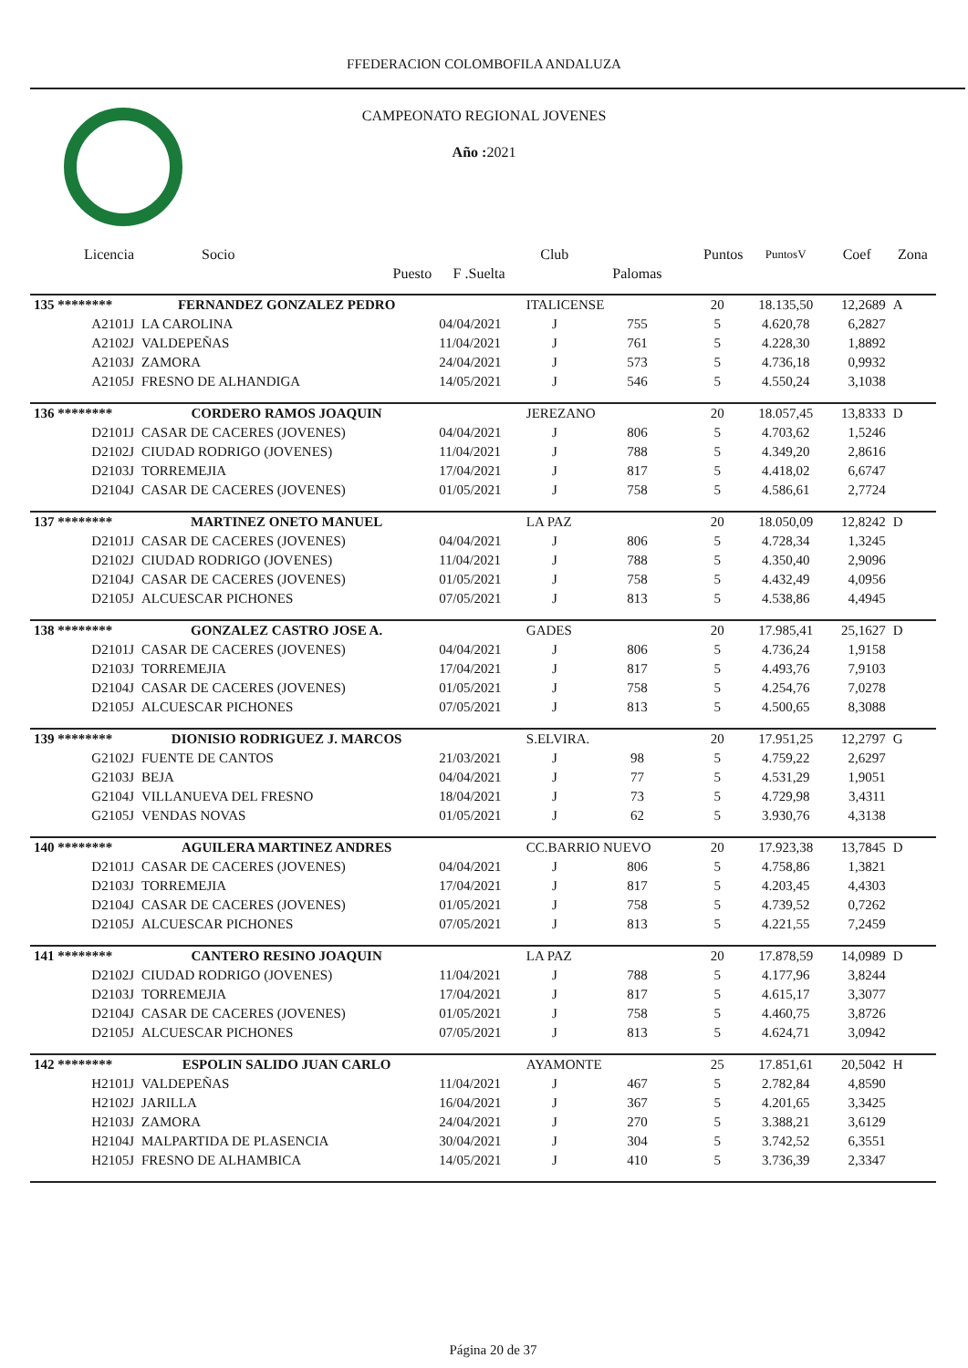FFEDERACION COLOMBOFILA ANDALUZA
CAMPEONATO REGIONAL JOVENES
Año : 2021
| Licencia | Socio | | Club | | Puntos | PuntosV | Coef | Zona |
| --- | --- | --- | --- | --- | --- | --- | --- | --- |
| | Puesto | F .Suelta | | Palomas | | | | |
| 135 ******** | FERNANDEZ GONZALEZ PEDRO | | ITALICENSE | | 20 | 18.135,50 | 12,2689 | A |
| A2101J | LA CAROLINA | 04/04/2021 | J | 755 | 5 | 4.620,78 | 6,2827 | |
| A2102J | VALDEPEÑAS | 11/04/2021 | J | 761 | 5 | 4.228,30 | 1,8892 | |
| A2103J | ZAMORA | 24/04/2021 | J | 573 | 5 | 4.736,18 | 0,9932 | |
| A2105J | FRESNO DE ALHANDIGA | 14/05/2021 | J | 546 | 5 | 4.550,24 | 3,1038 | |
| 136 ******** | CORDERO RAMOS JOAQUIN | | JEREZANO | | 20 | 18.057,45 | 13,8333 | D |
| D2101J | CASAR DE CACERES (JOVENES) | 04/04/2021 | J | 806 | 5 | 4.703,62 | 1,5246 | |
| D2102J | CIUDAD RODRIGO (JOVENES) | 11/04/2021 | J | 788 | 5 | 4.349,20 | 2,8616 | |
| D2103J | TORREMEJIA | 17/04/2021 | J | 817 | 5 | 4.418,02 | 6,6747 | |
| D2104J | CASAR DE CACERES (JOVENES) | 01/05/2021 | J | 758 | 5 | 4.586,61 | 2,7724 | |
| 137 ******** | MARTINEZ ONETO MANUEL | | LA PAZ | | 20 | 18.050,09 | 12,8242 | D |
| D2101J | CASAR DE CACERES (JOVENES) | 04/04/2021 | J | 806 | 5 | 4.728,34 | 1,3245 | |
| D2102J | CIUDAD RODRIGO (JOVENES) | 11/04/2021 | J | 788 | 5 | 4.350,40 | 2,9096 | |
| D2104J | CASAR DE CACERES (JOVENES) | 01/05/2021 | J | 758 | 5 | 4.432,49 | 4,0956 | |
| D2105J | ALCUESCAR PICHONES | 07/05/2021 | J | 813 | 5 | 4.538,86 | 4,4945 | |
| 138 ******** | GONZALEZ CASTRO JOSE A. | | GADES | | 20 | 17.985,41 | 25,1627 | D |
| D2101J | CASAR DE CACERES (JOVENES) | 04/04/2021 | J | 806 | 5 | 4.736,24 | 1,9158 | |
| D2103J | TORREMEJIA | 17/04/2021 | J | 817 | 5 | 4.493,76 | 7,9103 | |
| D2104J | CASAR DE CACERES (JOVENES) | 01/05/2021 | J | 758 | 5 | 4.254,76 | 7,0278 | |
| D2105J | ALCUESCAR PICHONES | 07/05/2021 | J | 813 | 5 | 4.500,65 | 8,3088 | |
| 139 ******** | DIONISIO RODRIGUEZ J. MARCOS | | S.ELVIRA. | | 20 | 17.951,25 | 12,2797 | G |
| G2102J | FUENTE DE CANTOS | 21/03/2021 | J | 98 | 5 | 4.759,22 | 2,6297 | |
| G2103J | BEJA | 04/04/2021 | J | 77 | 5 | 4.531,29 | 1,9051 | |
| G2104J | VILLANUEVA DEL FRESNO | 18/04/2021 | J | 73 | 5 | 4.729,98 | 3,4311 | |
| G2105J | VENDAS NOVAS | 01/05/2021 | J | 62 | 5 | 3.930,76 | 4,3138 | |
| 140 ******** | AGUILERA MARTINEZ ANDRES | | CC.BARRIO NUEVO | | 20 | 17.923,38 | 13,7845 | D |
| D2101J | CASAR DE CACERES (JOVENES) | 04/04/2021 | J | 806 | 5 | 4.758,86 | 1,3821 | |
| D2103J | TORREMEJIA | 17/04/2021 | J | 817 | 5 | 4.203,45 | 4,4303 | |
| D2104J | CASAR DE CACERES (JOVENES) | 01/05/2021 | J | 758 | 5 | 4.739,52 | 0,7262 | |
| D2105J | ALCUESCAR PICHONES | 07/05/2021 | J | 813 | 5 | 4.221,55 | 7,2459 | |
| 141 ******** | CANTERO RESINO JOAQUIN | | LA PAZ | | 20 | 17.878,59 | 14,0989 | D |
| D2102J | CIUDAD RODRIGO (JOVENES) | 11/04/2021 | J | 788 | 5 | 4.177,96 | 3,8244 | |
| D2103J | TORREMEJIA | 17/04/2021 | J | 817 | 5 | 4.615,17 | 3,3077 | |
| D2104J | CASAR DE CACERES (JOVENES) | 01/05/2021 | J | 758 | 5 | 4.460,75 | 3,8726 | |
| D2105J | ALCUESCAR PICHONES | 07/05/2021 | J | 813 | 5 | 4.624,71 | 3,0942 | |
| 142 ******** | ESPOLIN SALIDO JUAN CARLO | | AYAMONTE | | 25 | 17.851,61 | 20,5042 | H |
| H2101J | VALDEPEÑAS | 11/04/2021 | J | 467 | 5 | 2.782,84 | 4,8590 | |
| H2102J | JARILLA | 16/04/2021 | J | 367 | 5 | 4.201,65 | 3,3425 | |
| H2103J | ZAMORA | 24/04/2021 | J | 270 | 5 | 3.388,21 | 3,6129 | |
| H2104J | MALPARTIDA DE PLASENCIA | 30/04/2021 | J | 304 | 5 | 3.742,52 | 6,3551 | |
| H2105J | FRESNO DE ALHAMBICA | 14/05/2021 | J | 410 | 5 | 3.736,39 | 2,3347 | |
Página 20 de 37